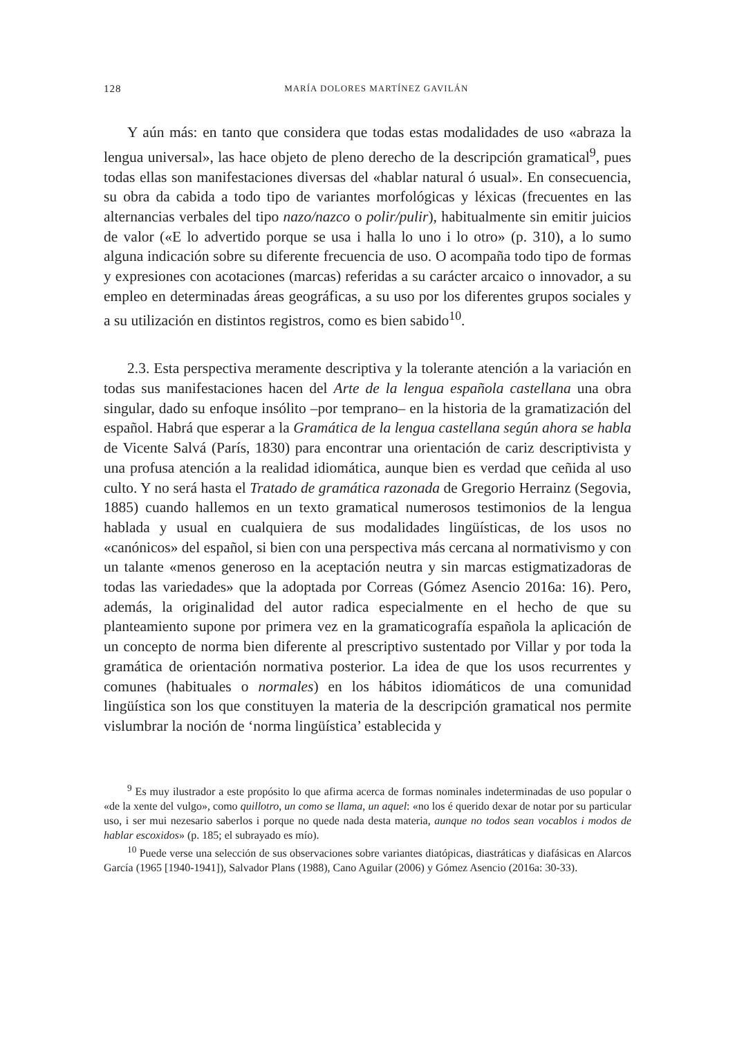128 MARÍA DOLORES MARTÍNEZ GAVILÁN
Y aún más: en tanto que considera que todas estas modalidades de uso «abraza la lengua universal», las hace objeto de pleno derecho de la descripción gramatical<sup>9</sup>, pues todas ellas son manifestaciones diversas del «hablar natural ó usual». En consecuencia, su obra da cabida a todo tipo de variantes morfológicas y léxicas (frecuentes en las alternancias verbales del tipo nazo/nazco o polir/pulir), habitualmente sin emitir juicios de valor («E lo advertido porque se usa i halla lo uno i lo otro» (p. 310), a lo sumo alguna indicación sobre su diferente frecuencia de uso. O acompaña todo tipo de formas y expresiones con acotaciones (marcas) referidas a su carácter arcaico o innovador, a su empleo en determinadas áreas geográficas, a su uso por los diferentes grupos sociales y a su utilización en distintos registros, como es bien sabido<sup>10</sup>.
2.3. Esta perspectiva meramente descriptiva y la tolerante atención a la variación en todas sus manifestaciones hacen del Arte de la lengua española castellana una obra singular, dado su enfoque insólito –por temprano– en la historia de la gramatización del español. Habrá que esperar a la Gramática de la lengua castellana según ahora se habla de Vicente Salvá (París, 1830) para encontrar una orientación de cariz descriptivista y una profusa atención a la realidad idiomática, aunque bien es verdad que ceñida al uso culto. Y no será hasta el Tratado de gramática razonada de Gregorio Herrainz (Segovia, 1885) cuando hallemos en un texto gramatical numerosos testimonios de la lengua hablada y usual en cualquiera de sus modalidades lingüísticas, de los usos no «canónicos» del español, si bien con una perspectiva más cercana al normativismo y con un talante «menos generoso en la aceptación neutra y sin marcas estigmatizadoras de todas las variedades» que la adoptada por Correas (Gómez Asencio 2016a: 16). Pero, además, la originalidad del autor radica especialmente en el hecho de que su planteamiento supone por primera vez en la gramaticografía española la aplicación de un concepto de norma bien diferente al prescriptivo sustentado por Villar y por toda la gramática de orientación normativa posterior. La idea de que los usos recurrentes y comunes (habituales o normales) en los hábitos idiomáticos de una comunidad lingüística son los que constituyen la materia de la descripción gramatical nos permite vislumbrar la noción de ‘norma lingüística’ establecida y
<sup>9</sup> Es muy ilustrador a este propósito lo que afirma acerca de formas nominales indeterminadas de uso popular o «de la xente del vulgo», como quillotro, un como se llama, un aquel: «no los é querido dexar de notar por su particular uso, i ser mui nezesario saberlos i porque no quede nada desta materia, aunque no todos sean vocablos i modos de hablar escoxidos» (p. 185; el subrayado es mío).
<sup>10</sup> Puede verse una selección de sus observaciones sobre variantes diatópicas, diastráticas y diafásicas en Alarcos García (1965 [1940-1941]), Salvador Plans (1988), Cano Aguilar (2006) y Gómez Asencio (2016a: 30-33).